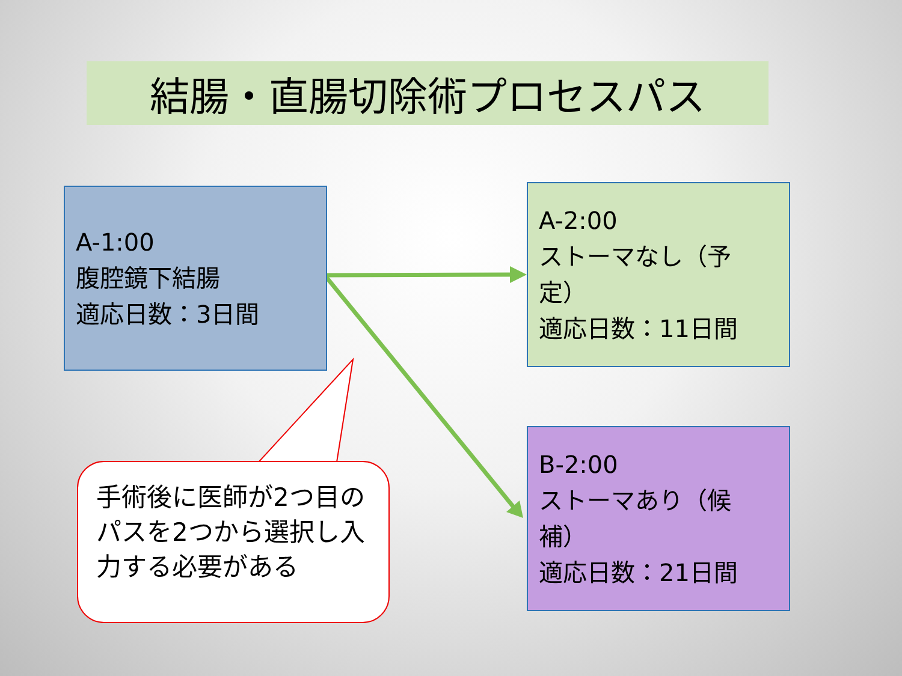結腸・直腸切除術プロセスパス
A-1:00
腹腔鏡下結腸
適応日数：3日間
A-2:00
ストーマなし（予定）
適応日数：11日間
B-2:00
ストーマあり（候補）
適応日数：21日間
手術後に医師が2つ目のパスを2つから選択し入力する必要がある